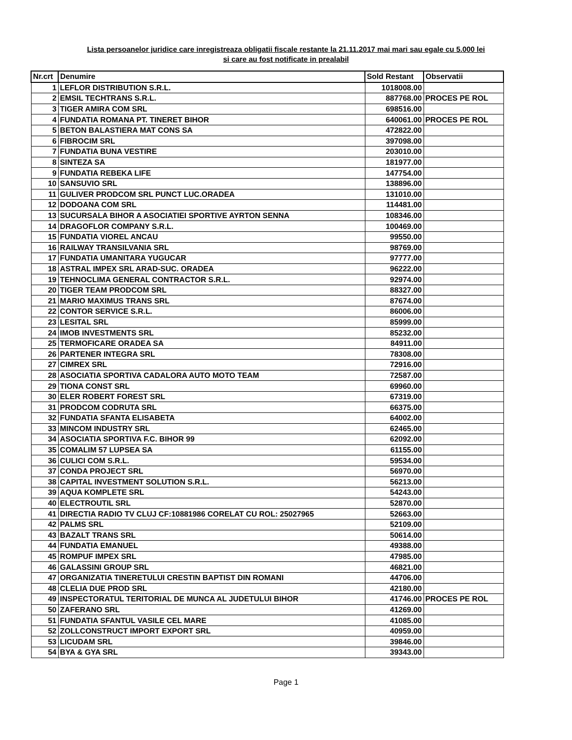Lista persoanelor juridice care inregistreaza obligatii fiscale restante la 21.11.2017 mai mari sau egale cu 5.000 lei
si care au fost notificate in prealabil
| Nr.crt | Denumire | Sold Restant | Observatii |
| --- | --- | --- | --- |
| 1 | LEFLOR DISTRIBUTION S.R.L. | 1018008.00 | |
| 2 | EMSIL TECHTRANS S.R.L. | 887768.00 | PROCES PE ROL |
| 3 | TIGER AMIRA COM SRL | 698516.00 | |
| 4 | FUNDATIA ROMANA PT. TINERET BIHOR | 640061.00 | PROCES PE ROL |
| 5 | BETON BALASTIERA MAT CONS SA | 472822.00 | |
| 6 | FIBROCIM SRL | 397098.00 | |
| 7 | FUNDATIA BUNA VESTIRE | 203010.00 | |
| 8 | SINTEZA SA | 181977.00 | |
| 9 | FUNDATIA REBEKA LIFE | 147754.00 | |
| 10 | SANSUVIO SRL | 138896.00 | |
| 11 | GULIVER PRODCOM SRL PUNCT LUC.ORADEA | 131010.00 | |
| 12 | DODOANA COM SRL | 114481.00 | |
| 13 | SUCURSALA BIHOR A ASOCIATIEI SPORTIVE AYRTON SENNA | 108346.00 | |
| 14 | DRAGOFLOR COMPANY S.R.L. | 100469.00 | |
| 15 | FUNDATIA VIOREL ANCAU | 99550.00 | |
| 16 | RAILWAY TRANSILVANIA SRL | 98769.00 | |
| 17 | FUNDATIA UMANITARA YUGUCAR | 97777.00 | |
| 18 | ASTRAL IMPEX SRL ARAD-SUC. ORADEA | 96222.00 | |
| 19 | TEHNOCLIMA GENERAL CONTRACTOR S.R.L. | 92974.00 | |
| 20 | TIGER TEAM PRODCOM SRL | 88327.00 | |
| 21 | MARIO MAXIMUS TRANS SRL | 87674.00 | |
| 22 | CONTOR SERVICE S.R.L. | 86006.00 | |
| 23 | LESITAL SRL | 85999.00 | |
| 24 | IMOB INVESTMENTS SRL | 85232.00 | |
| 25 | TERMOFICARE ORADEA SA | 84911.00 | |
| 26 | PARTENER INTEGRA SRL | 78308.00 | |
| 27 | CIMREX SRL | 72916.00 | |
| 28 | ASOCIATIA SPORTIVA CADALORA AUTO MOTO TEAM | 72587.00 | |
| 29 | TIONA CONST SRL | 69960.00 | |
| 30 | ELER ROBERT FOREST SRL | 67319.00 | |
| 31 | PRODCOM CODRUTA SRL | 66375.00 | |
| 32 | FUNDATIA SFANTA ELISABETA | 64002.00 | |
| 33 | MINCOM INDUSTRY SRL | 62465.00 | |
| 34 | ASOCIATIA SPORTIVA F.C. BIHOR 99 | 62092.00 | |
| 35 | COMALIM 57 LUPSEA SA | 61155.00 | |
| 36 | CULICI COM S.R.L. | 59534.00 | |
| 37 | CONDA PROJECT SRL | 56970.00 | |
| 38 | CAPITAL INVESTMENT SOLUTION S.R.L. | 56213.00 | |
| 39 | AQUA KOMPLETE SRL | 54243.00 | |
| 40 | ELECTROUTIL SRL | 52870.00 | |
| 41 | DIRECTIA RADIO TV CLUJ CF:10881986 CORELAT CU ROL: 25027965 | 52663.00 | |
| 42 | PALMS SRL | 52109.00 | |
| 43 | BAZALT TRANS SRL | 50614.00 | |
| 44 | FUNDATIA EMANUEL | 49388.00 | |
| 45 | ROMPUF IMPEX SRL | 47985.00 | |
| 46 | GALASSINI GROUP SRL | 46821.00 | |
| 47 | ORGANIZATIA TINERETULUI CRESTIN BAPTIST DIN ROMANI | 44706.00 | |
| 48 | CLELIA DUE PROD SRL | 42180.00 | |
| 49 | INSPECTORATUL TERITORIAL DE MUNCA AL JUDETULUI BIHOR | 41746.00 | PROCES PE ROL |
| 50 | ZAFERANO SRL | 41269.00 | |
| 51 | FUNDATIA SFANTUL VASILE CEL MARE | 41085.00 | |
| 52 | ZOLLCONSTRUCT IMPORT EXPORT SRL | 40959.00 | |
| 53 | LICUDAM SRL | 39846.00 | |
| 54 | BYA & GYA SRL | 39343.00 | |
Page 1